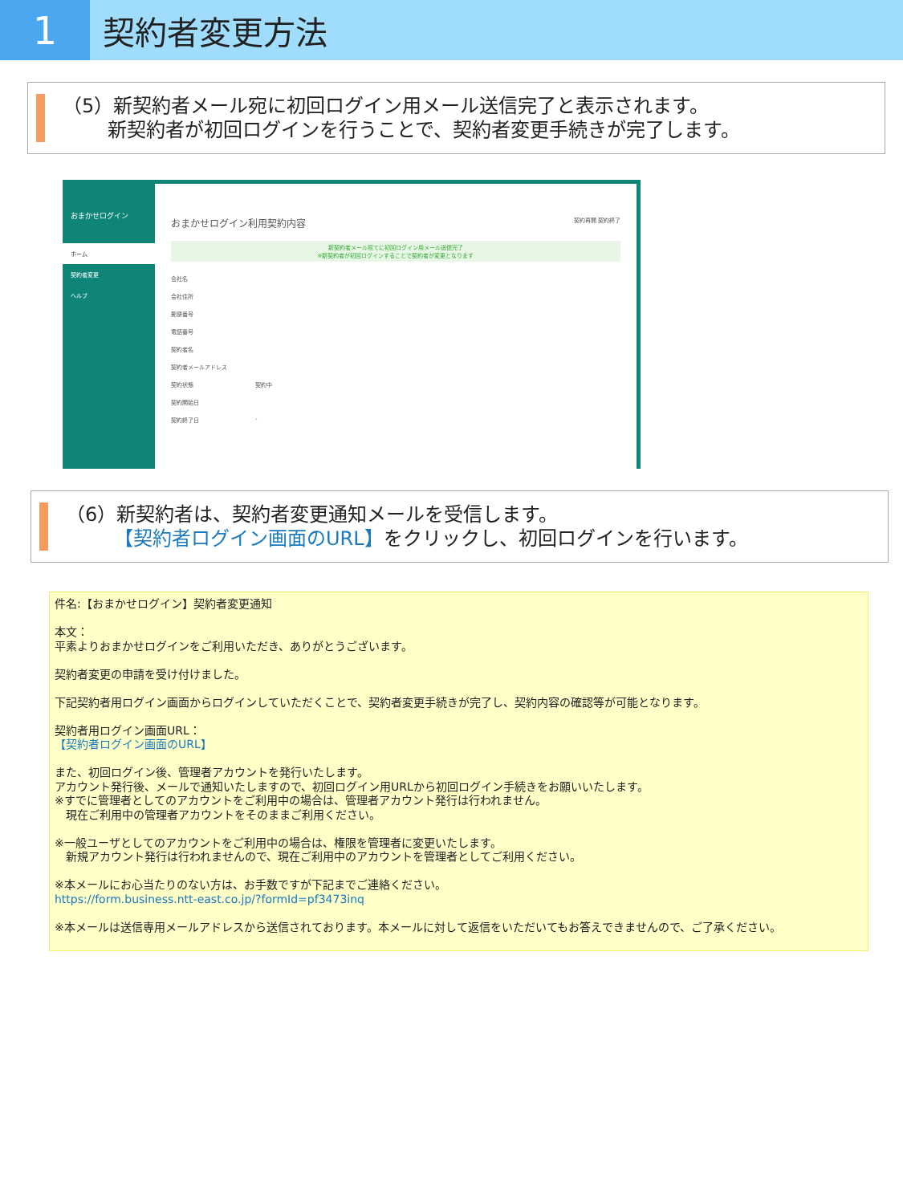1
契約者変更方法
（5）新契約者メール宛に初回ログイン用メール送信完了と表示されます。
　　 新契約者が初回ログインを行うことで、契約者変更手続きが完了します。
おまかせログイン
ホーム
契約者変更
ヘルプ
おまかせログイン利用契約内容 契約再開 契約終了
新契約者メール宛てに初回ログイン用メール送信完了
※新契約者が初回ログインすることで契約者が変更となります
会社名
会社住所
郵便番号
電話番号
契約者名
契約者メールアドレス
契約状態 契約中
契約開始日
契約終了日 -
（6）新契約者は、契約者変更通知メールを受信します。
　　　【契約者ログイン画面のURL】をクリックし、初回ログインを行います。
件名:【おまかせログイン】契約者変更通知
本文：
平素よりおまかせログインをご利用いただき、ありがとうございます。
契約者変更の申請を受け付けました。
下記契約者用ログイン画面からログインしていただくことで、契約者変更手続きが完了し、契約内容の確認等が可能となります。
契約者用ログイン画面URL：
【契約者ログイン画面のURL】
また、初回ログイン後、管理者アカウントを発行いたします。
アカウント発行後、メールで通知いたしますので、初回ログイン用URLから初回ログイン手続きをお願いいたします。
※すでに管理者としてのアカウントをご利用中の場合は、管理者アカウント発行は行われません。
　現在ご利用中の管理者アカウントをそのままご利用ください。
※一般ユーザとしてのアカウントをご利用中の場合は、権限を管理者に変更いたします。
　新規アカウント発行は行われませんので、現在ご利用中のアカウントを管理者としてご利用ください。
※本メールにお心当たりのない方は、お手数ですが下記までご連絡ください。
https://form.business.ntt-east.co.jp/?formId=pf3473inq
※本メールは送信専用メールアドレスから送信されております。本メールに対して返信をいただいてもお答えできませんので、ご了承ください。